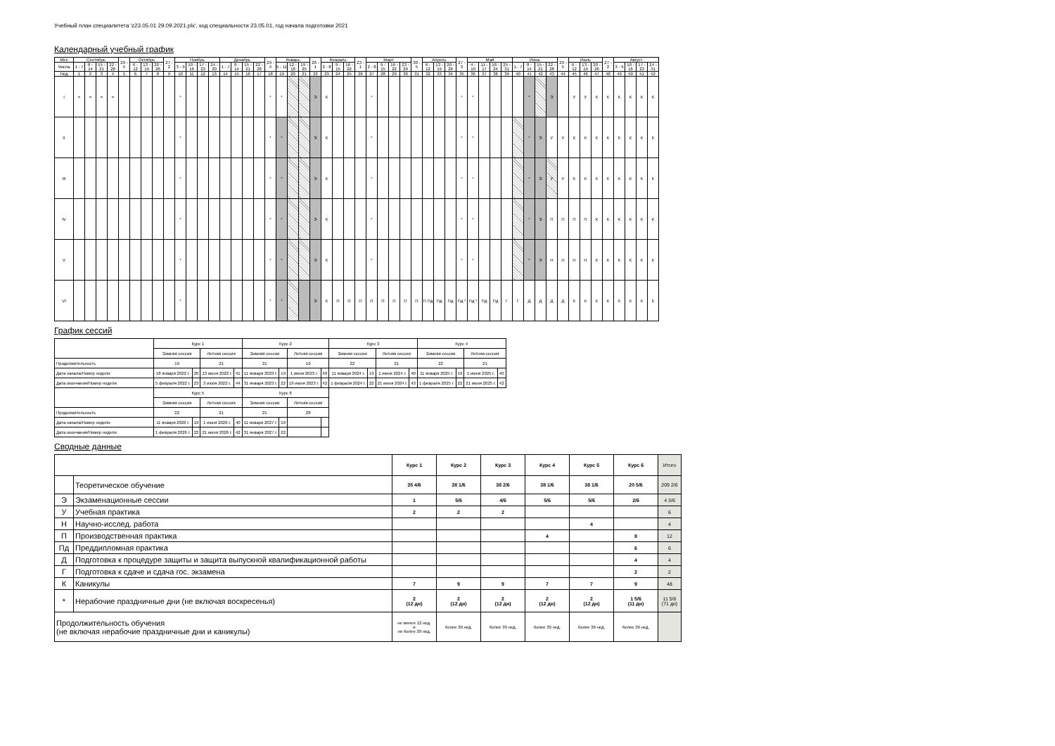Учебный план специалитета 'z23.05.01 29.09.2021.plx', код специальности 23.05.01, год начала подготовки 2021
Календарный учебный график
| Мес | Сентябрь | | | | 29 - 5 | Октябрь | | | 27 - 2 | Ноябрь | | | | Декабрь | | | | 29 - 4 | Январь | | | 26 - 1 | Февраль | | | 23 - 1 | Март | | | | 30 - 5 | Апрель | | | 27 - 3 | Май | | | | Июнь | | | | 29 - 5 | Июль | | | 27 - 2 | Август | | | |
| --- | --- | --- | --- | --- | --- | --- | --- | --- | --- | --- | --- | --- | --- | --- | --- | --- | --- | --- | --- | --- | --- | --- | --- | --- | --- | --- | --- | --- | --- | --- | --- | --- | --- | --- | --- | --- | --- | --- | --- | --- | --- | --- | --- | --- | --- | --- | --- | --- | --- | --- | --- | --- |
| Числа | 1 - 7 | 8 - 14 | 15 - 21 | 22 - 28 | | 6 - 12 | 13 - 19 | 20 - 26 | | 3 - 9 | 10 - 16 | 17 - 23 | 24 - 30 | 1 - 7 | 8 - 14 | 15 - 21 | 22 - 28 | | 5 - 11 | 12 - 18 | 19 - 25 | | 2 - 8 | 9 - 15 | 16 - 22 | | 2 - 8 | 9 - 15 | 16 - 22 | 23 - 29 | | 6 - 12 | 13 - 19 | 20 - 26 | | 4 - 10 | 11 - 17 | 18 - 24 | 25 - 31 | 1 - 7 | 8 - 14 | 15 - 21 | 22 - 28 | | 6 - 12 | 13 - 19 | 20 - 26 | | 3 - 9 | 10 - 16 | 17 - 23 | 24 - 31 |
| Нед | 1 | 2 | 3 | 4 | 5 | 6 | 7 | 8 | 9 | 10 | 11 | 12 | 13 | 14 | 15 | 16 | 17 | 18 | 19 | 20 | 21 | 22 | 23 | 24 | 25 | 26 | 27 | 28 | 29 | 30 | 31 | 32 | 33 | 34 | 35 | 36 | 37 | 38 | 39 | 40 | 41 | 42 | 43 | 44 | 45 | 46 | 47 | 48 | 49 | 50 | 51 | 52 |
| I | = | = | = | = | | | | | | * | | | | | | | | * | * | | | Э | К | | | | * | | | | | | | | * | * | | | | | * | | Э | | У | У | К | К | К | К | К | К |
| II | | | | | | | | | | * | | | | | | | | * | * | | | Э | К | | | | * | | | | | | | | * | * | | | | | * | Э | У | У | К | К | К | К | К | К | К | К |
| III | | | | | | | | | | * | | | | | | | | * | * | | | Э | К | | | | * | | | | | | | | * | * | | | | | * | Э | У | У | К | К | К | К | К | К | К | К |
| IV | | | | | | | | | | * | | | | | | | | * | * | | | Э | К | | | | * | | | | | | | | * | * | | | | | * | Э | П | П | П | П | К | К | К | К | К | К |
| V | | | | | | | | | | * | | | | | | | | * | * | | | Э | К | | | | * | | | | | | | | * | * | | | | | * | Э | Н | Н | Н | Н | К | К | К | К | К | К |
| VI | | | | | | | | | | * | | | | | | | | * | * | | | Э | К | П | П | П | П | П | П | П | П | П Пд | Пд | Пд | Пд * | Пд * | Пд | Пд | Г | Г | Д | Д | Д | Д | К | К | К | К | К | К | К | К |
График сессий
| | Курс 1 | | | | Курс 2 | | | | Курс 3 | | | | Курс 4 | | | |
| | Зимняя сессия | | Летняя сессия | | Зимняя сессия | | Летняя сессия | | Зимняя сессия | | Летняя сессия | | Зимняя сессия | | Летняя сессия | |
| Продолжительность | 19 | | 21 | | 21 | | 19 | | 22 | | 21 | | 22 | | 21 | |
| Дата начала/Номер недели | 18 января 2022 г. | 20 | 13 июня 2022 г. | 41 | 11 января 2023 г. | 19 | 1 июня 2023 г. | 40 | 11 января 2024 г. | 19 | 1 июня 2024 г. | 40 | 11 января 2025 г. | 19 | 1 июня 2025 г. | 40 |
| Дата окончания/Номер недели | 5 февраля 2022 г. | 23 | 3 июля 2022 г. | 44 | 31 января 2023 г. | 22 | 19 июня 2023 г. | 42 | 1 февраля 2024 г. | 22 | 21 июня 2024 г. | 43 | 1 февраля 2025 г. | 22 | 21 июня 2025 г. | 42 |
| | Курс 5 | | | | Курс 6 | | | | | | | | | | | |
| | Зимняя сессия | | Летняя сессия | | Зимняя сессия | | Летняя сессия | | | | | | | | | |
| Продолжительность | 22 | | 21 | | 21 | | 28 | | | | | | | | | |
| Дата начала/Номер недели | 11 января 2026 г. | 19 | 1 июня 2026 г. | 40 | 11 января 2027 г. | 19 | | | | | | | | | | |
| Дата окончания/Номер недели | 1 февраля 2026 г. | 22 | 21 июня 2026 г. | 42 | 31 января 2027 г. | 22 | | | | | | | | | | |
Сводные данные
| | | Курс 1 | Курс 2 | Курс 3 | Курс 4 | Курс 5 | Курс 6 | Итого |
| | Теоретическое обучение | 35 4/6 | 38 1/6 | 38 2/6 | 38 1/6 | 38 1/6 | 20 5/6 | 209 2/6 |
| Э | Экзаменационные сессии | 1 | 5/6 | 4/6 | 5/6 | 5/6 | 2/6 | 4 3/6 |
| У | Учебная практика | 2 | 2 | 2 | | | | 6 |
| Н | Научно-исслед. работа | | | | | 4 | | 4 |
| П | Производственная практика | | | | 4 | | 8 | 12 |
| Пд | Преддипломная практика | | | | | | 6 | 6 |
| Д | Подготовка к процедуре защиты и защита выпускной квалификационной работы | | | | | | 4 | 4 |
| Г | Подготовка к сдаче и сдача гос. экзамена | | | | | | 2 | 2 |
| К | Каникулы | 7 | 9 | 9 | 7 | 7 | 9 | 48 |
| * | Нерабочие праздничные дни (не включая воскресенья) | 2 (12 дн) | 2 (12 дн) | 2 (12 дн) | 2 (12 дн) | 2 (12 дн) | 1 5/6 (11 дн) | 11 5/6 (71 дн) |
| Продолжительность обучения (не включая нерабочие праздничные дни и каникулы) | | не менее 12 нед. и не более 39 нед. | более 39 нед. | более 39 нед. | более 39 нед. | более 39 нед. | более 39 нед. | |